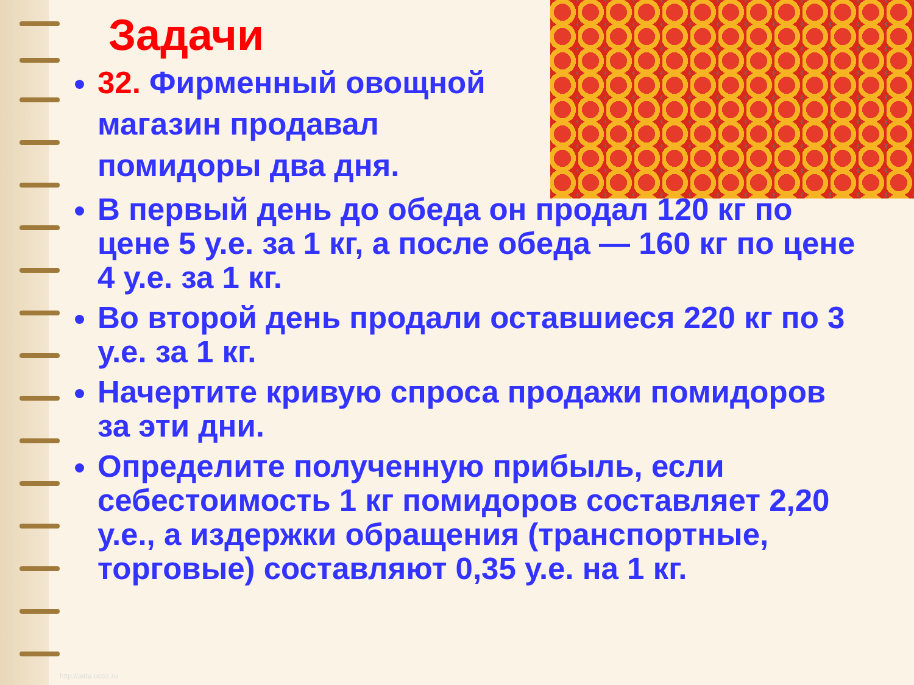Задачи
32. Фирменный овощной магазин продавал помидоры два дня.
В первый день до обеда он продал 120 кг по цене 5 у.е. за 1 кг, а после обеда — 160 кг по цене 4 у.е. за 1 кг.
Во второй день продали оставшиеся 220 кг по 3 у.е. за 1 кг.
Начертите кривую спроса продажи помидоров за эти дни.
Определите полученную прибыль, если себестоимость 1 кг помидоров составляет 2,20 у.е., а издержки обращения (транспортные, торговые) составляют 0,35 у.е. на 1 кг.
http://aida.ucoz.ru